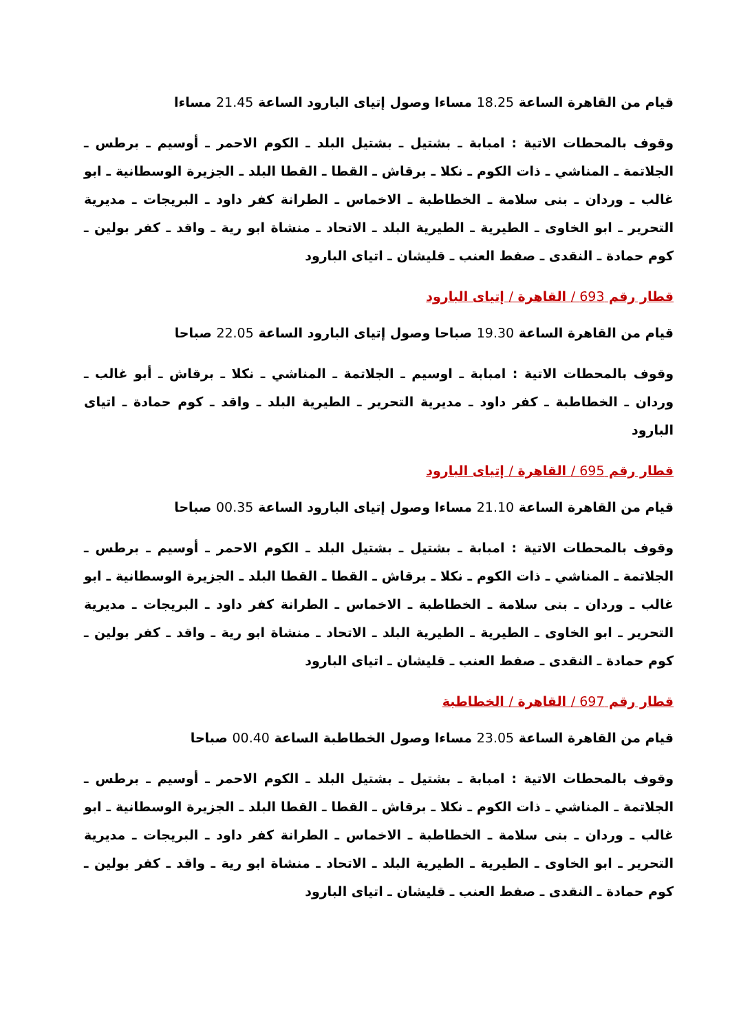قيام من القاهرة الساعة 18.25 مساءا وصول إتياى البارود الساعة 21.45 مساءا
وقوف بالمحطات الاتية : امبابة ـ بشتيل ـ بشتيل البلد ـ الكوم الاحمر ـ أوسيم ـ برطس ـ الجلاتمة ـ المناشي ـ ذات الكوم ـ نكلا ـ برقاش ـ القطا ـ القطا البلد ـ الجزيرة الوسطانية ـ ابو غالب ـ وردان ـ بنى سلامة ـ الخطاطبة ـ الاخماس ـ الطرانة كفر داود ـ البريجات ـ مديرية التحرير ـ ابو الخاوى ـ الطيرية ـ الطيرية البلد ـ الاتحاد ـ منشاة ابو رية ـ واقد ـ كفر بولين ـ كوم حمادة ـ النقدى ـ صفط العنب ـ قليشان ـ اتياى البارود
قطار رقم 693 / القاهرة / إتياى البارود
قيام من القاهرة الساعة 19.30 صباحا وصول إتياى البارود الساعة 22.05 صباحا
وقوف بالمحطات الاتية : امبابة ـ اوسيم ـ الجلاتمة ـ المناشي ـ نكلا ـ برقاش ـ أبو غالب ـ وردان ـ الخطاطبة ـ كفر داود ـ مديرية التحرير ـ الطيرية البلد ـ واقد ـ كوم حمادة ـ اتياى البارود
قطار رقم 695 / القاهرة / إتياى البارود
قيام من القاهرة الساعة 21.10 مساءا وصول إتياى البارود الساعة 00.35 صباحا
وقوف بالمحطات الاتية : امبابة ـ بشتيل ـ بشتيل البلد ـ الكوم الاحمر ـ أوسيم ـ برطس ـ الجلاتمة ـ المناشي ـ ذات الكوم ـ نكلا ـ برقاش ـ القطا ـ القطا البلد ـ الجزيرة الوسطانية ـ ابو غالب ـ وردان ـ بنى سلامة ـ الخطاطبة ـ الاخماس ـ الطرانة كفر داود ـ البريجات ـ مديرية التحرير ـ ابو الخاوى ـ الطيرية ـ الطيرية البلد ـ الاتحاد ـ منشاة ابو رية ـ واقد ـ كفر بولين ـ كوم حمادة ـ النقدى ـ صفط العنب ـ قليشان ـ اتياى البارود
قطار رقم 697 / القاهرة / الخطاطبة
قيام من القاهرة الساعة 23.05 مساءا وصول الخطاطبة الساعة 00.40 صباحا
وقوف بالمحطات الاتية : امبابة ـ بشتيل ـ بشتيل البلد ـ الكوم الاحمر ـ أوسيم ـ برطس ـ الجلاتمة ـ المناشي ـ ذات الكوم ـ نكلا ـ برقاش ـ القطا ـ القطا البلد ـ الجزيرة الوسطانية ـ ابو غالب ـ وردان ـ بنى سلامة ـ الخطاطبة ـ الاخماس ـ الطرانة كفر داود ـ البريجات ـ مديرية التحرير ـ ابو الخاوى ـ الطيرية ـ الطيرية البلد ـ الاتحاد ـ منشاة ابو رية ـ واقد ـ كفر بولين ـ كوم حمادة ـ النقدى ـ صفط العنب ـ قليشان ـ اتياى البارود